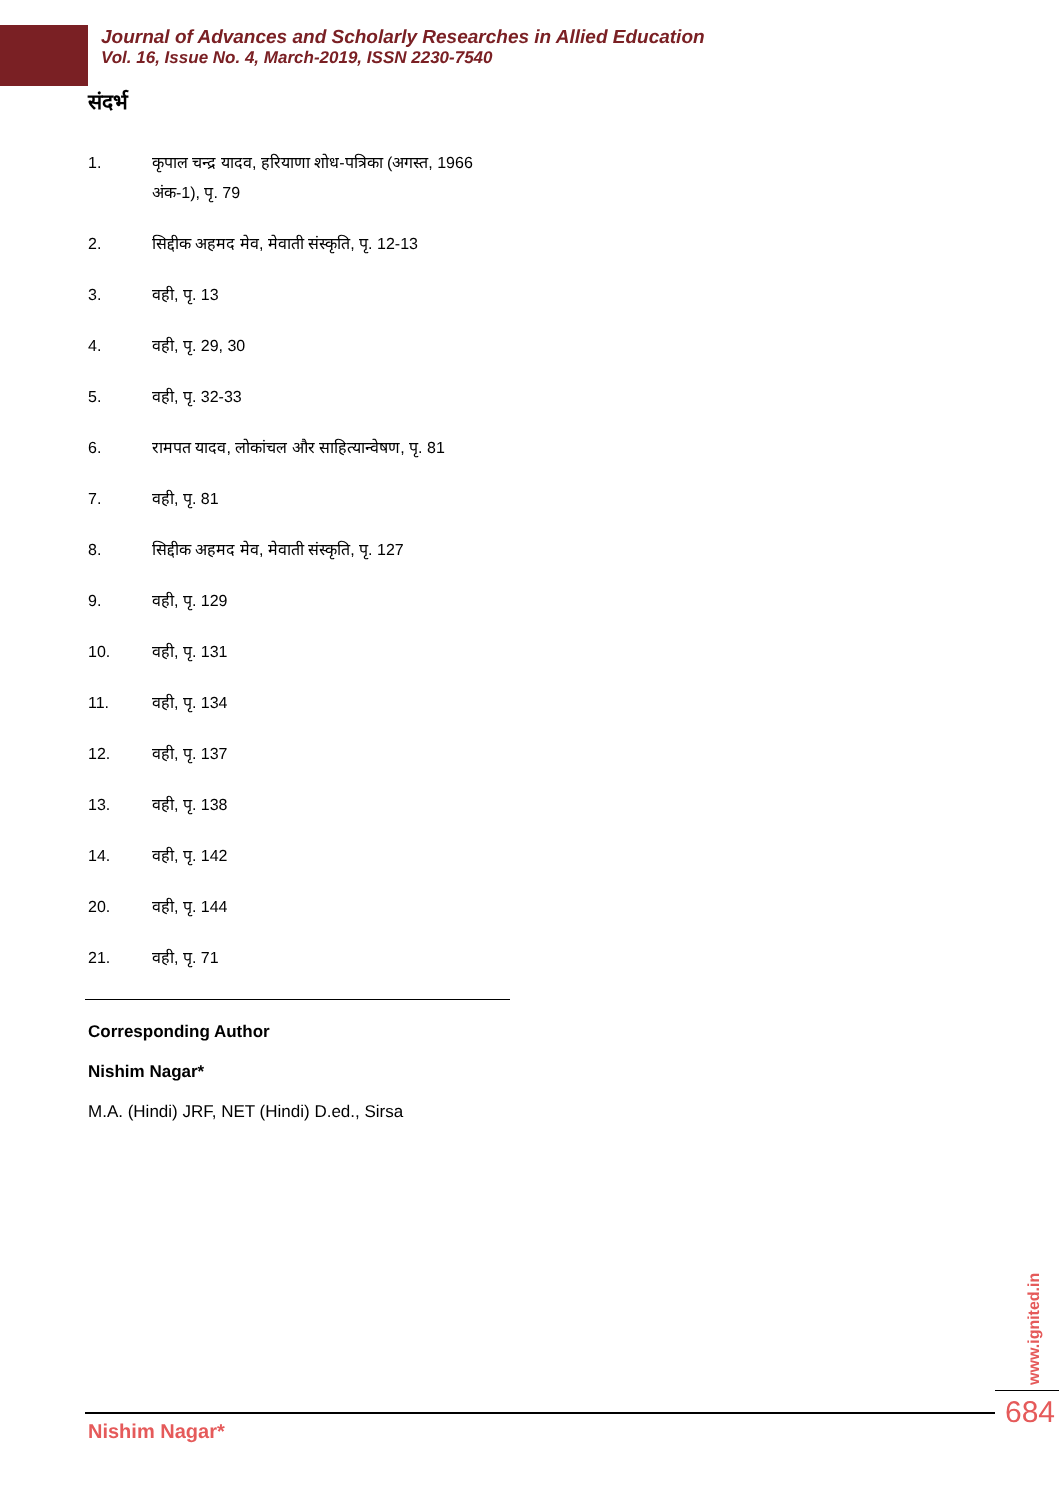Journal of Advances and Scholarly Researches in Allied Education
Vol. 16, Issue No. 4, March-2019, ISSN 2230-7540
संदर्भ
1. कृपाल चन्द्र यादव, हरियाणा शोध-पत्रिका (अगस्त, 1966 अंक-1), पृ. 79
2. सिद्दीक अहमद मेव, मेवाती संस्कृति, पृ. 12-13
3. वही, पृ. 13
4. वही, पृ. 29, 30
5. वही, पृ. 32-33
6. रामपत यादव, लोकांचल और साहित्यान्वेषण, पृ. 81
7. वही, पृ. 81
8. सिद्दीक अहमद मेव, मेवाती संस्कृति, पृ. 127
9. वही, पृ. 129
10. वही, पृ. 131
11. वही, पृ. 134
12. वही, पृ. 137
13. वही, पृ. 138
14. वही, पृ. 142
20. वही, पृ. 144
21. वही, पृ. 71
Corresponding Author
Nishim Nagar*
M.A. (Hindi) JRF, NET (Hindi) D.ed., Sirsa
www.ignited.in
Nishim Nagar*
684